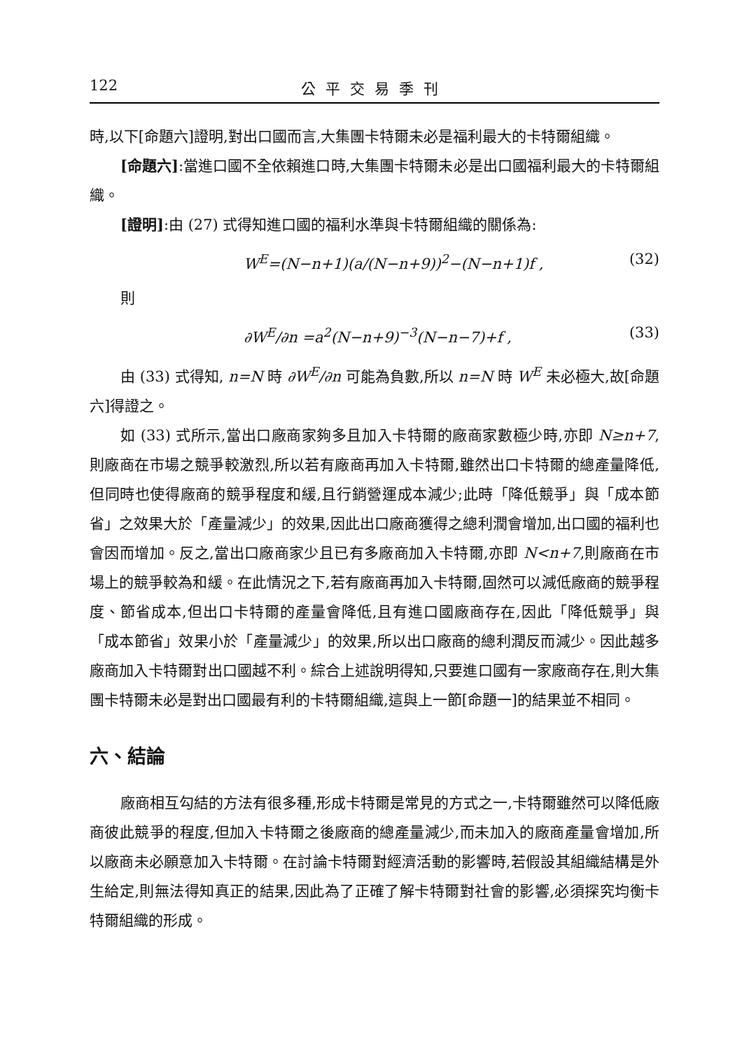122 公平交易季刊
時,以下[命題六]證明,對出口國而言,大集團卡特爾未必是福利最大的卡特爾組織。
[命題六]:當進口國不全依賴進口時,大集團卡特爾未必是出口國福利最大的卡特爾組織。
[證明]:由 (27) 式得知進口國的福利水準與卡特爾組織的關係為:
W<sup>E</sup>=(N−n+1)(a/(N−n+9))<sup>2</sup>−(N−n+1)f , (32)
則
∂W<sup>E</sup>/∂n =a<sup>2</sup>(N−n+9)<sup>−3</sup>(N−n−7)+f , (33)
由 (33) 式得知, n=N 時 ∂W<sup>E</sup>/∂n 可能為負數,所以 n=N 時 W<sup>E</sup> 未必極大,故[命題六]得證之。
如 (33) 式所示,當出口廠商家夠多且加入卡特爾的廠商家數極少時,亦即 N≥n+7,則廠商在市場之競爭較激烈,所以若有廠商再加入卡特爾,雖然出口卡特爾的總產量降低,但同時也使得廠商的競爭程度和緩,且行銷營運成本減少;此時「降低競爭」與「成本節省」之效果大於「產量減少」的效果,因此出口廠商獲得之總利潤會增加,出口國的福利也會因而增加。反之,當出口廠商家少且已有多廠商加入卡特爾,亦即 N<n+7,則廠商在市場上的競爭較為和緩。在此情況之下,若有廠商再加入卡特爾,固然可以減低廠商的競爭程度、節省成本,但出口卡特爾的產量會降低,且有進口國廠商存在,因此「降低競爭」與「成本節省」效果小於「產量減少」的效果,所以出口廠商的總利潤反而減少。因此越多廠商加入卡特爾對出口國越不利。綜合上述說明得知,只要進口國有一家廠商存在,則大集團卡特爾未必是對出口國最有利的卡特爾組織,這與上一節[命題一]的結果並不相同。
六、結論
廠商相互勾結的方法有很多種,形成卡特爾是常見的方式之一,卡特爾雖然可以降低廠商彼此競爭的程度,但加入卡特爾之後廠商的總產量減少,而未加入的廠商產量會增加,所以廠商未必願意加入卡特爾。在討論卡特爾對經濟活動的影響時,若假設其組織結構是外生給定,則無法得知真正的結果,因此為了正確了解卡特爾對社會的影響,必須探究均衡卡特爾組織的形成。